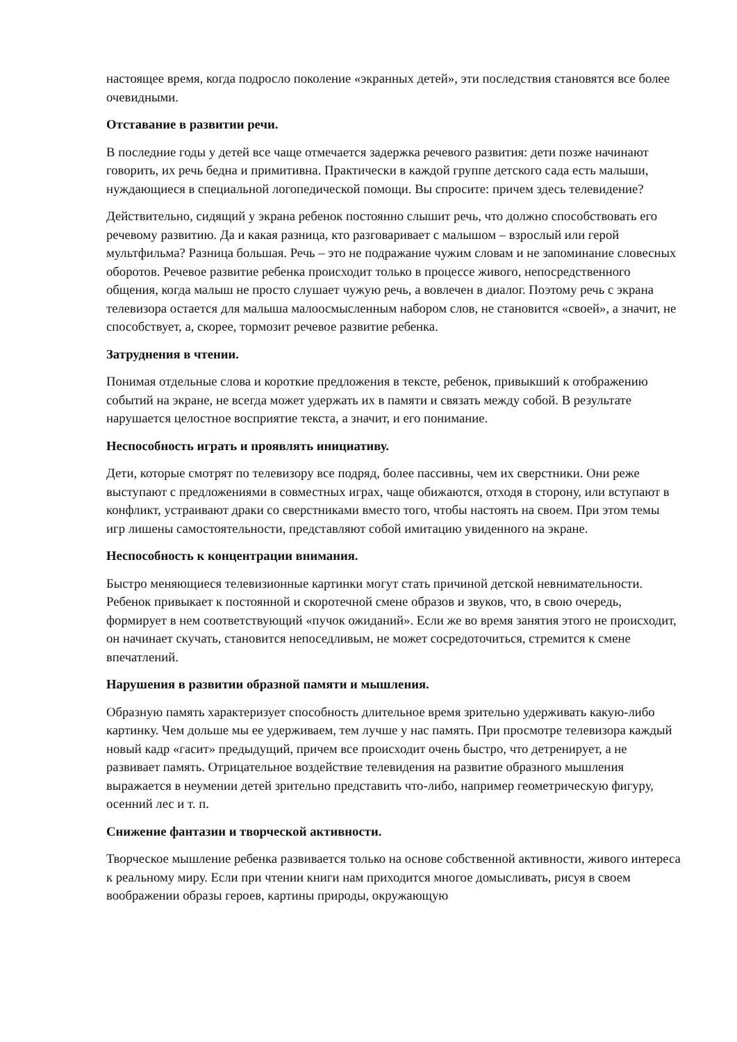настоящее время, когда подросло поколение «экранных детей», эти последствия становятся все более очевидными.
Отставание в развитии речи.
В последние годы у детей все чаще отмечается задержка речевого развития: дети позже начинают говорить, их речь бедна и примитивна. Практически в каждой группе детского сада есть малыши, нуждающиеся в специальной логопедической помощи. Вы спросите: причем здесь телевидение?
Действительно, сидящий у экрана ребенок постоянно слышит речь, что должно способствовать его речевому развитию. Да и какая разница, кто разговаривает с малышом – взрослый или герой мультфильма? Разница большая. Речь – это не подражание чужим словам и не запоминание словесных оборотов. Речевое развитие ребенка происходит только в процессе живого, непосредственного общения, когда малыш не просто слушает чужую речь, а вовлечен в диалог. Поэтому речь с экрана телевизора остается для малыша малоосмысленным набором слов, не становится «своей», а значит, не способствует, а, скорее, тормозит речевое развитие ребенка.
Затруднения в чтении.
Понимая отдельные слова и короткие предложения в тексте, ребенок, привыкший к отображению событий на экране, не всегда может удержать их в памяти и связать между собой. В результате нарушается целостное восприятие текста, а значит, и его понимание.
Неспособность играть и проявлять инициативу.
Дети, которые смотрят по телевизору все подряд, более пассивны, чем их сверстники. Они реже выступают с предложениями в совместных играх, чаще обижаются, отходя в сторону, или вступают в конфликт, устраивают драки со сверстниками вместо того, чтобы настоять на своем. При этом темы игр лишены самостоятельности, представляют собой имитацию увиденного на экране.
Неспособность к концентрации внимания.
Быстро меняющиеся телевизионные картинки могут стать причиной детской невнимательности. Ребенок привыкает к постоянной и скоротечной смене образов и звуков, что, в свою очередь, формирует в нем соответствующий «пучок ожиданий». Если же во время занятия этого не происходит, он начинает скучать, становится непоседливым, не может сосредоточиться, стремится к смене впечатлений.
Нарушения в развитии образной памяти и мышления.
Образную память характеризует способность длительное время зрительно удерживать какую-либо картинку. Чем дольше мы ее удерживаем, тем лучше у нас память. При просмотре телевизора каждый новый кадр «гасит» предыдущий, причем все происходит очень быстро, что детренирует, а не развивает память. Отрицательное воздействие телевидения на развитие образного мышления выражается в неумении детей зрительно представить что-либо, например геометрическую фигуру, осенний лес и т. п.
Снижение фантазии и творческой активности.
Творческое мышление ребенка развивается только на основе собственной активности, живого интереса к реальному миру. Если при чтении книги нам приходится многое домысливать, рисуя в своем воображении образы героев, картины природы, окружающую